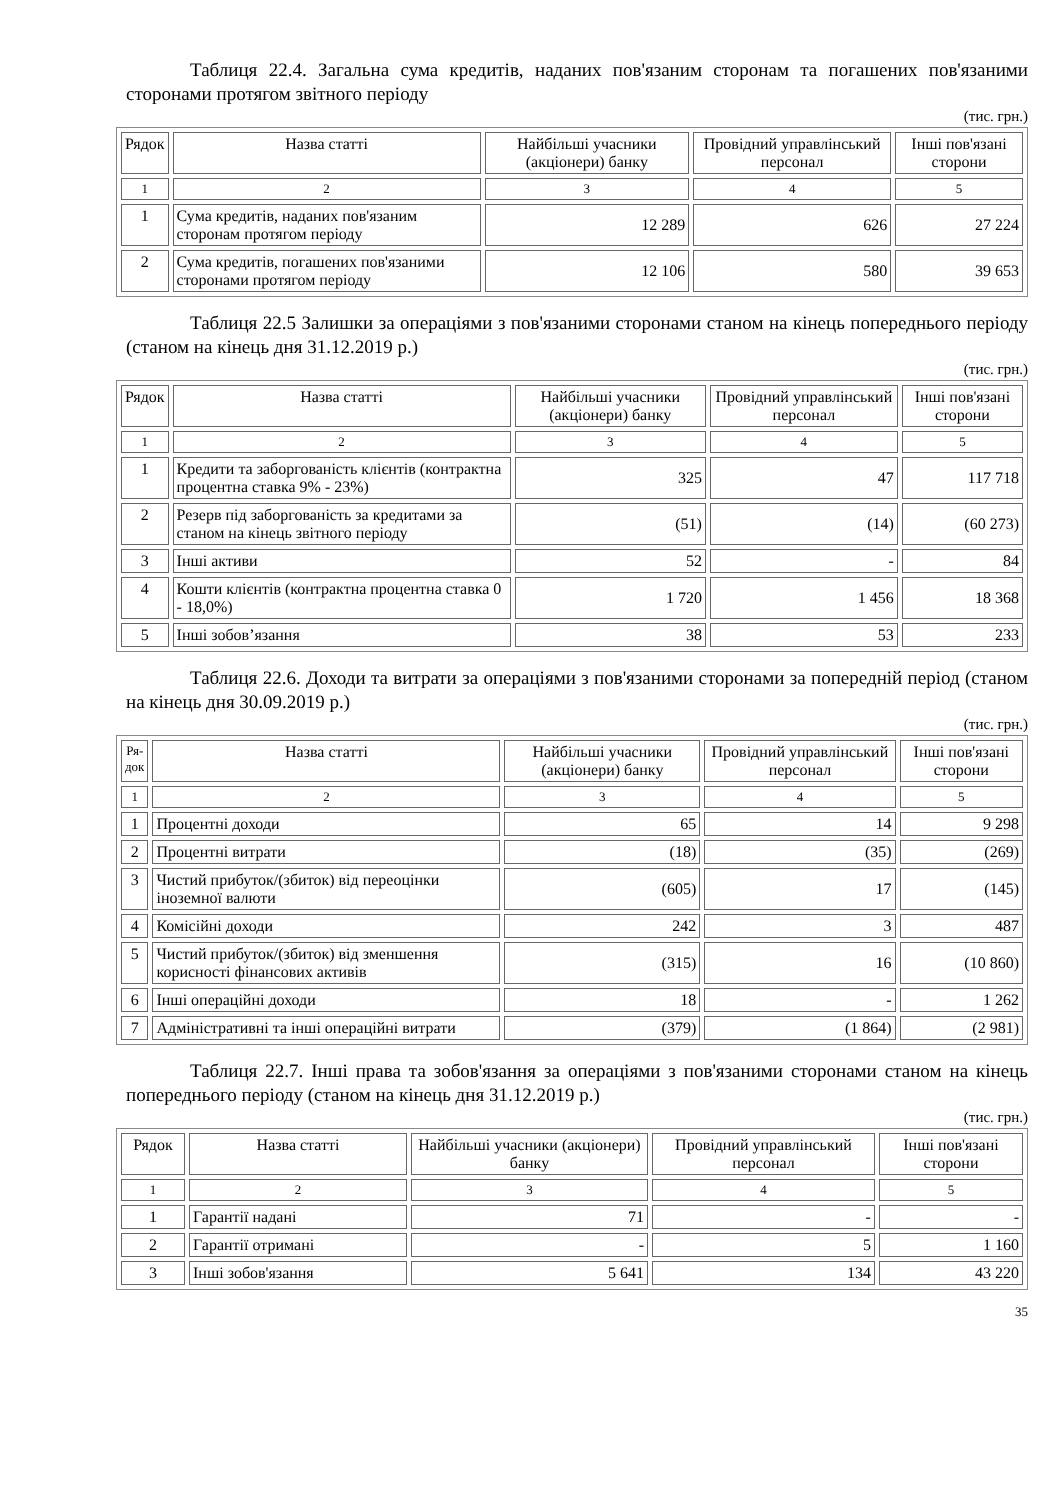Таблиця 22.4. Загальна сума кредитів, наданих пов'язаним сторонам та погашених пов'язаними сторонами протягом звітного періоду
(тис. грн.)
| Рядок | Назва статті | Найбільші учасники (акціонери) банку | Провідний управлінський персонал | Інші пов'язані сторони |
| 1 | 2 | 3 | 4 | 5 |
| 1 | Сума кредитів, наданих пов'язаним сторонам протягом періоду | 12 289 | 626 | 27 224 |
| 2 | Сума кредитів, погашених пов'язаними сторонами протягом періоду | 12 106 | 580 | 39 653 |
Таблиця 22.5 Залишки за операціями з пов'язаними сторонами станом на кінець попереднього періоду (станом на кінець дня 31.12.2019 р.)
(тис. грн.)
| Рядок | Назва статті | Найбільші учасники (акціонери) банку | Провідний управлінський персонал | Інші пов'язані сторони |
| 1 | 2 | 3 | 4 | 5 |
| 1 | Кредити та заборгованість клієнтів (контрактна процентна ставка 9% - 23%) | 325 | 47 | 117 718 |
| 2 | Резерв під заборгованість за кредитами за станом на кінець звітного періоду | (51) | (14) | (60 273) |
| 3 | Інші активи | 52 | - | 84 |
| 4 | Кошти клієнтів (контрактна процентна ставка 0 - 18,0%) | 1 720 | 1 456 | 18 368 |
| 5 | Інші зобов’язання | 38 | 53 | 233 |
Таблиця 22.6. Доходи та витрати за операціями з пов'язаними сторонами за попередній період (станом на кінець дня 30.09.2019 р.)
(тис. грн.)
| Ря- док | Назва статті | Найбільші учасники (акціонери) банку | Провідний управлінський персонал | Інші пов'язані сторони |
| 1 | 2 | 3 | 4 | 5 |
| 1 | Процентні доходи | 65 | 14 | 9 298 |
| 2 | Процентні витрати | (18) | (35) | (269) |
| 3 | Чистий прибуток/(збиток) від переоцінки іноземної валюти | (605) | 17 | (145) |
| 4 | Комісійні доходи | 242 | 3 | 487 |
| 5 | Чистий прибуток/(збиток) від зменшення корисності фінансових активів | (315) | 16 | (10 860) |
| 6 | Інші операційні доходи | 18 | - | 1 262 |
| 7 | Адміністративні та інші операційні витрати | (379) | (1 864) | (2 981) |
Таблиця 22.7. Інші права та зобов'язання за операціями з пов'язаними сторонами станом на кінець попереднього періоду (станом на кінець дня 31.12.2019 р.)
(тис. грн.)
| Рядок | Назва статті | Найбільші учасники (акціонери) банку | Провідний управлінський персонал | Інші пов'язані сторони |
| 1 | 2 | 3 | 4 | 5 |
| 1 | Гарантії надані | 71 | - | - |
| 2 | Гарантії отримані | - | 5 | 1 160 |
| 3 | Інші зобов'язання | 5 641 | 134 | 43 220 |
35